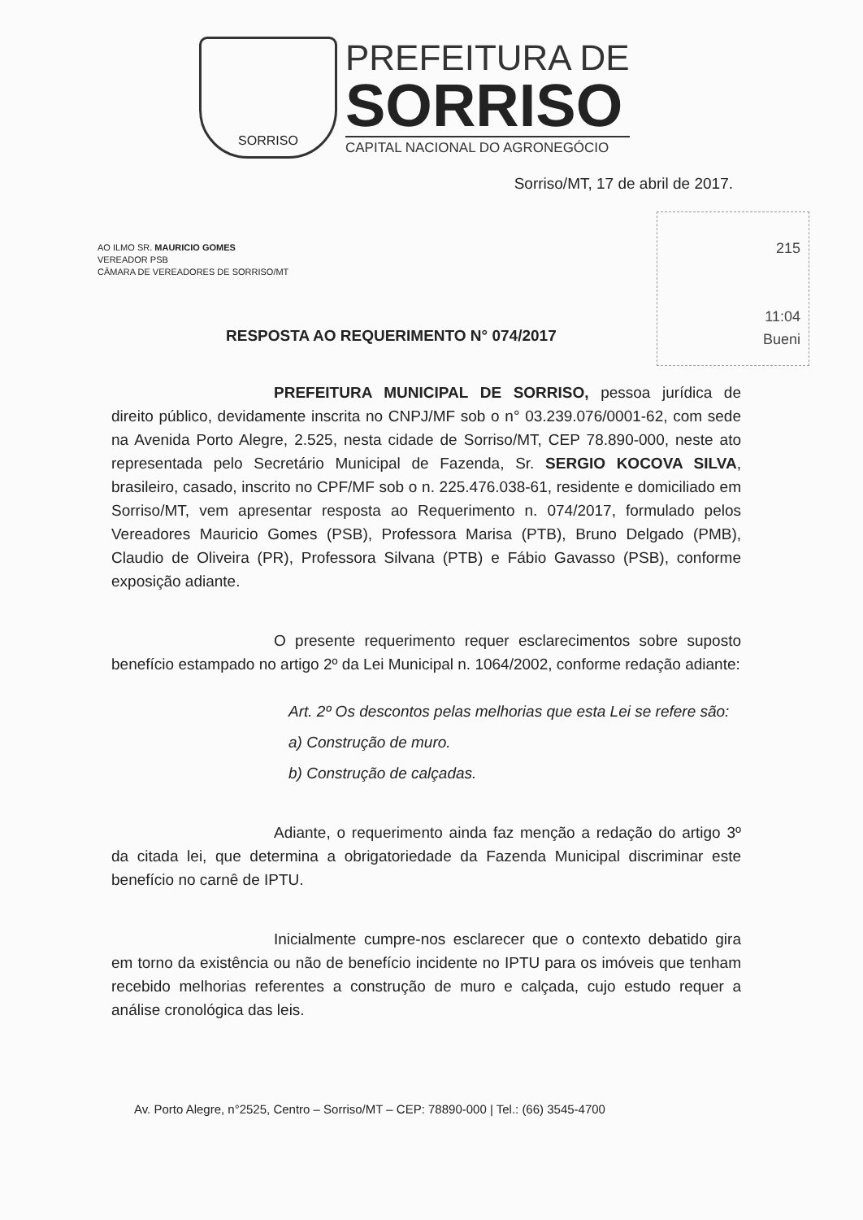SORRISO
PREFEITURA DE
SORRISO
CAPITAL NACIONAL DO AGRONEGÓCIO
Sorriso/MT, 17 de abril de 2017.
215
11:04
Bueni
AO ILMO SR. MAURICIO GOMES
VEREADOR PSB
CÂMARA DE VEREADORES DE SORRISO/MT
RESPOSTA AO REQUERIMENTO N° 074/2017
PREFEITURA MUNICIPAL DE SORRISO, pessoa jurídica de direito público, devidamente inscrita no CNPJ/MF sob o n° 03.239.076/0001-62, com sede na Avenida Porto Alegre, 2.525, nesta cidade de Sorriso/MT, CEP 78.890-000, neste ato representada pelo Secretário Municipal de Fazenda, Sr. SERGIO KOCOVA SILVA, brasileiro, casado, inscrito no CPF/MF sob o n. 225.476.038-61, residente e domiciliado em Sorriso/MT, vem apresentar resposta ao Requerimento n. 074/2017, formulado pelos Vereadores Mauricio Gomes (PSB), Professora Marisa (PTB), Bruno Delgado (PMB), Claudio de Oliveira (PR), Professora Silvana (PTB) e Fábio Gavasso (PSB), conforme exposição adiante.
O presente requerimento requer esclarecimentos sobre suposto benefício estampado no artigo 2º da Lei Municipal n. 1064/2002, conforme redação adiante:
Art. 2º Os descontos pelas melhorias que esta Lei se refere são:
a) Construção de muro.
b) Construção de calçadas.
Adiante, o requerimento ainda faz menção a redação do artigo 3º da citada lei, que determina a obrigatoriedade da Fazenda Municipal discriminar este benefício no carnê de IPTU.
Inicialmente cumpre-nos esclarecer que o contexto debatido gira em torno da existência ou não de benefício incidente no IPTU para os imóveis que tenham recebido melhorias referentes a construção de muro e calçada, cujo estudo requer a análise cronológica das leis.
Av. Porto Alegre, n°2525, Centro – Sorriso/MT – CEP: 78890-000 | Tel.: (66) 3545-4700